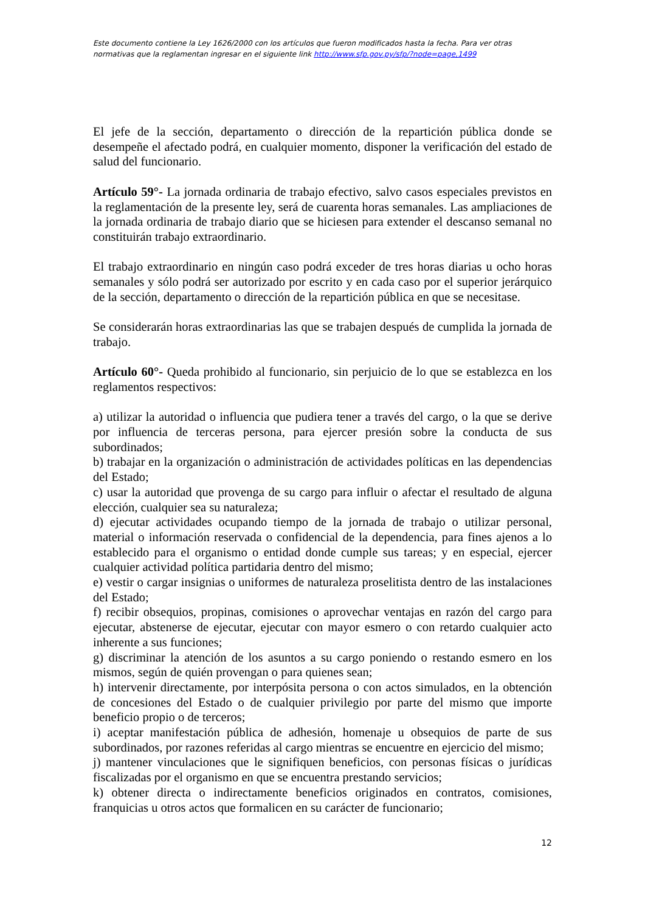Este documento contiene la Ley 1626/2000 con los artículos que fueron modificados hasta la fecha. Para ver otras normativas que la reglamentan ingresar en el siguiente link http://www.sfp.gov.py/sfp/?node=page,1499
El jefe de la sección, departamento o dirección de la repartición pública donde se desempeñe el afectado podrá, en cualquier momento, disponer la verificación del estado de salud del funcionario.
Artículo 59°- La jornada ordinaria de trabajo efectivo, salvo casos especiales previstos en la reglamentación de la presente ley, será de cuarenta horas semanales. Las ampliaciones de la jornada ordinaria de trabajo diario que se hiciesen para extender el descanso semanal no constituirán trabajo extraordinario.
El trabajo extraordinario en ningún caso podrá exceder de tres horas diarias u ocho horas semanales y sólo podrá ser autorizado por escrito y en cada caso por el superior jerárquico de la sección, departamento o dirección de la repartición pública en que se necesitase.
Se considerarán horas extraordinarias las que se trabajen después de cumplida la jornada de trabajo.
Artículo 60°- Queda prohibido al funcionario, sin perjuicio de lo que se establezca en los reglamentos respectivos:
a) utilizar la autoridad o influencia que pudiera tener a través del cargo, o la que se derive por influencia de terceras persona, para ejercer presión sobre la conducta de sus subordinados;
b) trabajar en la organización o administración de actividades políticas en las dependencias del Estado;
c) usar la autoridad que provenga de su cargo para influir o afectar el resultado de alguna elección, cualquier sea su naturaleza;
d) ejecutar actividades ocupando tiempo de la jornada de trabajo o utilizar personal, material o información reservada o confidencial de la dependencia, para fines ajenos a lo establecido para el organismo o entidad donde cumple sus tareas; y en especial, ejercer cualquier actividad política partidaria dentro del mismo;
e) vestir o cargar insignias o uniformes de naturaleza proselitista dentro de las instalaciones del Estado;
f) recibir obsequios, propinas, comisiones o aprovechar ventajas en razón del cargo para ejecutar, abstenerse de ejecutar, ejecutar con mayor esmero o con retardo cualquier acto inherente a sus funciones;
g) discriminar la atención de los asuntos a su cargo poniendo o restando esmero en los mismos, según de quién provengan o para quienes sean;
h) intervenir directamente, por interpósita persona o con actos simulados, en la obtención de concesiones del Estado o de cualquier privilegio por parte del mismo que importe beneficio propio o de terceros;
i) aceptar manifestación pública de adhesión, homenaje u obsequios de parte de sus subordinados, por razones referidas al cargo mientras se encuentre en ejercicio del mismo;
j) mantener vinculaciones que le signifiquen beneficios, con personas físicas o jurídicas fiscalizadas por el organismo en que se encuentra prestando servicios;
k) obtener directa o indirectamente beneficios originados en contratos, comisiones, franquicias u otros actos que formalicen en su carácter de funcionario;
12